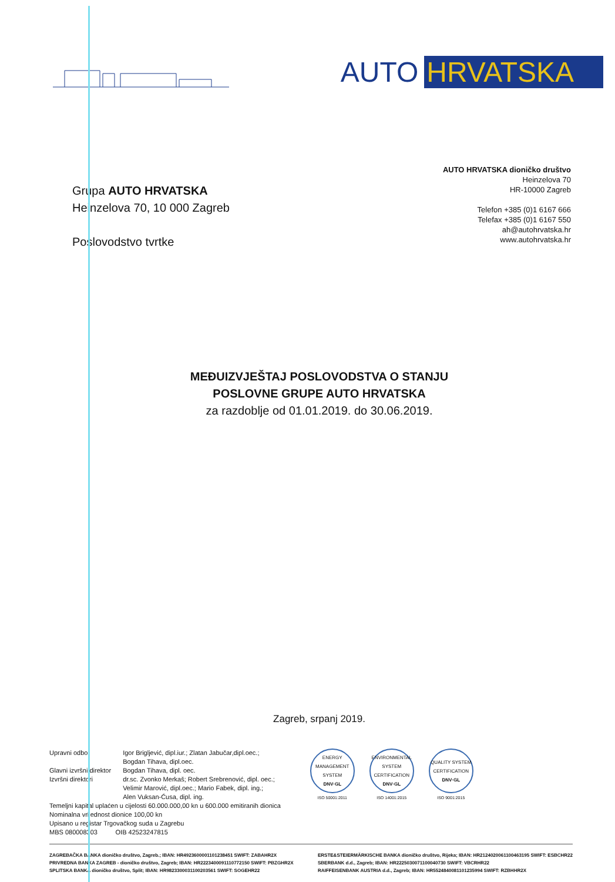AUTO HRVATSKA
Grupa AUTO HRVATSKA
Heinzelova 70, 10 000 Zagreb
Poslovodstvo tvrtke
AUTO HRVATSKA dioničko društvo
Heinzelova 70
HR-10000 Zagreb
Telefon +385 (0)1 6167 666
Telefax +385 (0)1 6167 550
ah@autohrvatska.hr
www.autohrvatska.hr
MEĐUIZVJEŠTAJ POSLOVODSTVA O STANJU
POSLOVNE GRUPE AUTO HRVATSKA
za razdoblje od 01.01.2019. do 30.06.2019.
Zagreb, srpanj 2019.
| Upravni odbor | Igor Brigljević, dipl.iur.; Zlatan Jabučar,dipl.oec.; Bogdan Tihava, dipl.oec. |
| Glavni izvršni direktor | Bogdan Tihava, dipl. oec. |
| Izvršni direktori | dr.sc. Zvonko Merkaš; Robert Srebrenović, dipl. oec.; Velimir Marović, dipl.oec.; Mario Fabek, dipl. ing.; Alen Vuksan-Ćusa, dipl. ing. |
Temeljni kapital uplaćen u cijelosti 60.000.000,00 kn u 600.000 emitiranih dionica
Nominalna vrijednost dionice 100,00 kn
Upisano u registar Trgovačkog suda u Zagrebu
MBS 080008303 OIB 42523247815
ENERGY MANAGEMENT SYSTEM
DNV·GL
ISO 50001:2011
ENVIRONMENTAL SYSTEM CERTIFICATION
DNV·GL
ISO 14001:2015
QUALITY SYSTEM CERTIFICATION
DNV·GL
ISO 9001:2015
ZAGREBAČKA BANKA dioničko društvo, Zagreb.; IBAN: HR4923600001101238451 SWIFT: ZABAHR2X
PRIVREDNA BANKA ZAGREB - dioničko društvo, Zagreb; IBAN: HR2223400091110772150 SWIFT: PBZGHR2X
SPLITSKA BANKA dioničko društvo, Split; IBAN: HR9823300031100203561 SWIFT: SOGEHR22
ERSTE&STEIERMÄRKISCHE BANKA dioničko društvo, Rijeka; IBAN: HR2124020061100463195 SWIFT: ESBCHR22
SBERBANK d.d., Zagreb; IBAN: HR2225030071100040730 SWIFT: VBCRHR22
RAIFFEISENBANK AUSTRIA d.d., Zagreb; IBAN: HR5524840081101235994 SWIFT: RZBHHR2X